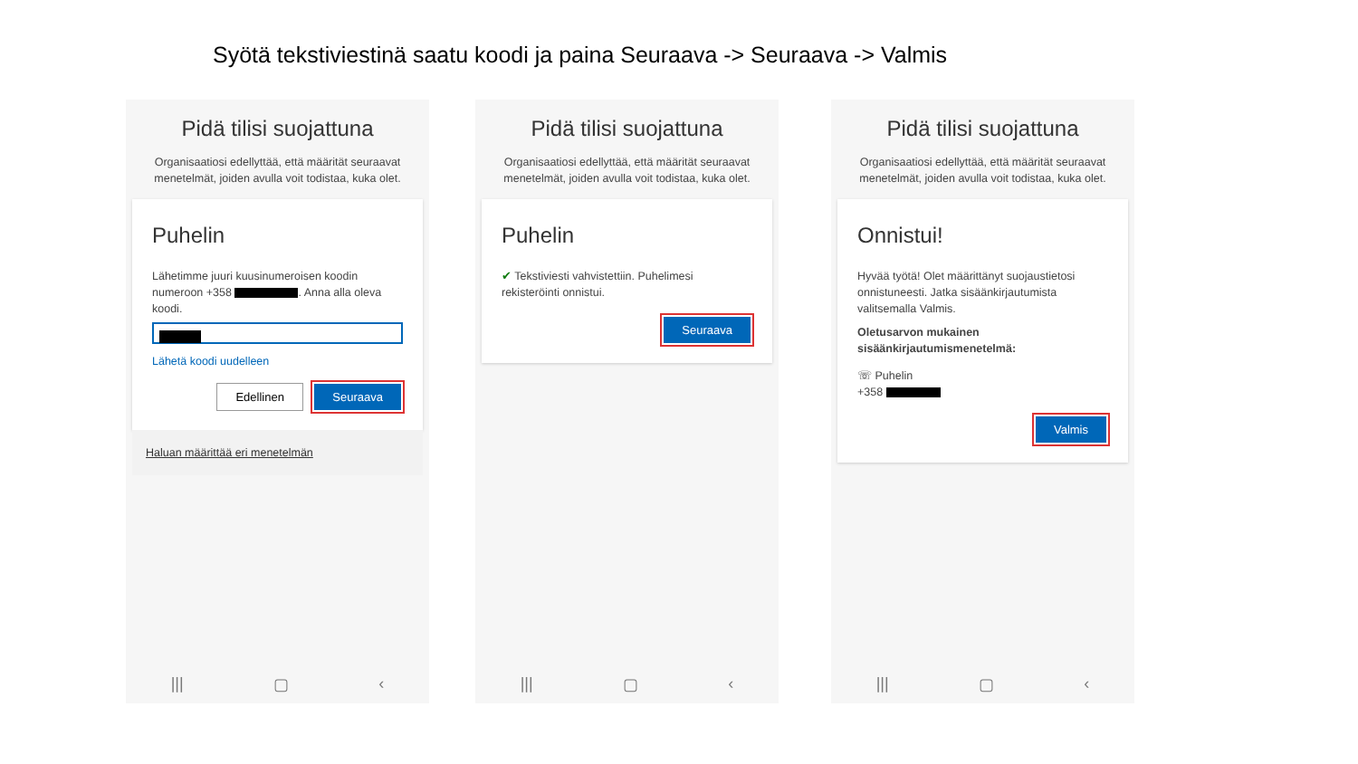Syötä tekstiviestinä saatu koodi ja paina Seuraava -> Seuraava -> Valmis
Pidä tilisi suojattuna
Organisaatiosi edellyttää, että määrität seuraavat menetelmät, joiden avulla voit todistaa, kuka olet.
Puhelin
Lähetimme juuri kuusinumeroisen koodin numeroon +358 . Anna alla oleva koodi.
Lähetä koodi uudelleen
Edellinen Seuraava
Haluan määrittää eri menetelmän
||| ▢ ‹
Pidä tilisi suojattuna
Organisaatiosi edellyttää, että määrität seuraavat menetelmät, joiden avulla voit todistaa, kuka olet.
Puhelin
✔ Tekstiviesti vahvistettiin. Puhelimesi rekisteröinti onnistui.
Seuraava
||| ▢ ‹
Pidä tilisi suojattuna
Organisaatiosi edellyttää, että määrität seuraavat menetelmät, joiden avulla voit todistaa, kuka olet.
Onnistui!
Hyvää työtä! Olet määrittänyt suojaustietosi onnistuneesti. Jatka sisäänkirjautumista valitsemalla Valmis.
Oletusarvon mukainen sisäänkirjautumismenetelmä:
☏ Puhelin
+358
Valmis
||| ▢ ‹